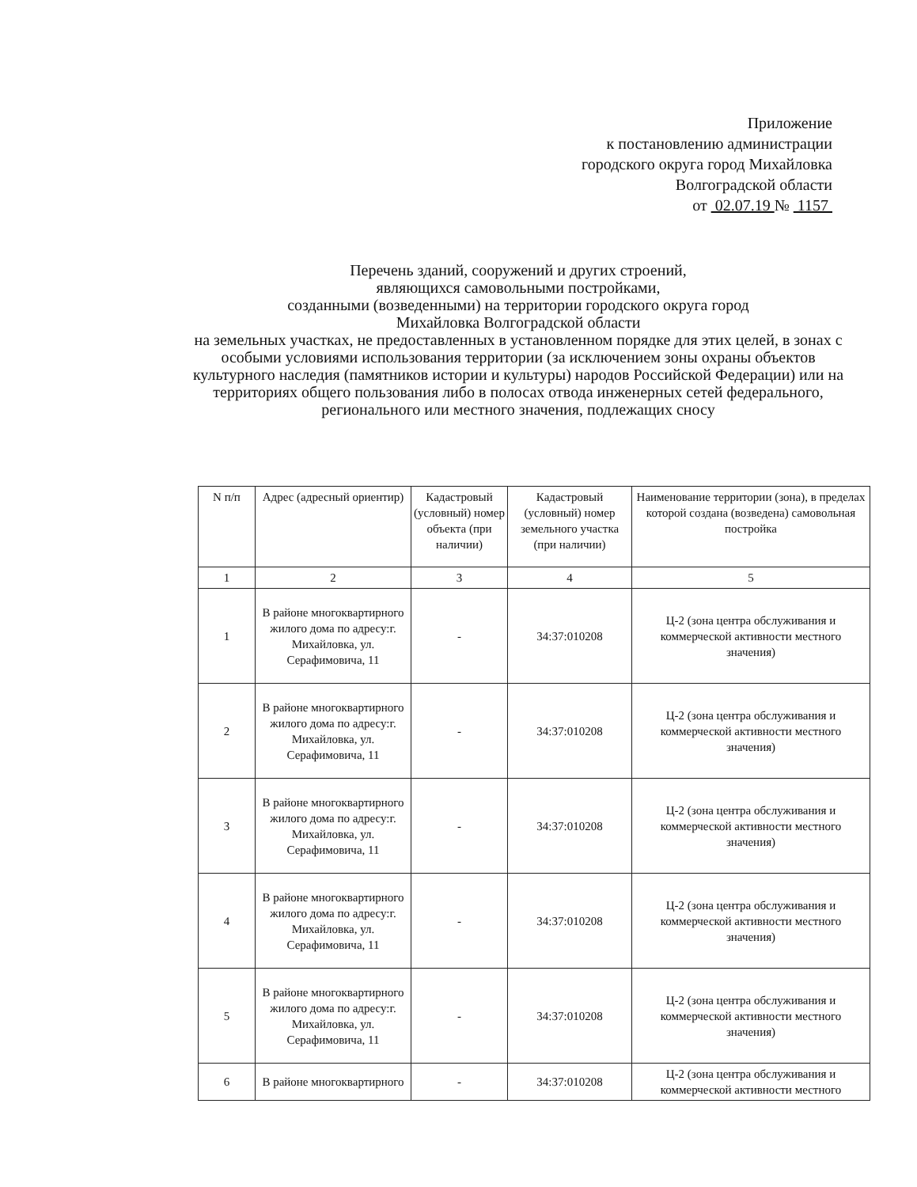Приложение
к постановлению администрации
городского округа город Михайловка
Волгоградской области
от 02.07.19 № 1157
Перечень зданий, сооружений и других строений,
являющихся самовольными постройками,
созданными (возведенными) на территории городского округа город
Михайловка Волгоградской области
на земельных участках, не предоставленных в установленном порядке для этих целей, в зонах с особыми условиями использования территории (за исключением зоны охраны объектов культурного наследия (памятников истории и культуры) народов Российской Федерации) или на территориях общего пользования либо в полосах отвода инженерных сетей федерального, регионального или местного значения, подлежащих сносу
| N п/п | Адрес (адресный ориентир) | Кадастровый (условный) номер объекта (при наличии) | Кадастровый (условный) номер земельного участка (при наличии) | Наименование территории (зона), в пределах которой создана (возведена) самовольная постройка |
| --- | --- | --- | --- | --- |
| 1 | 2 | 3 | 4 | 5 |
| 1 | В районе многоквартирного жилого дома по адресу:г. Михайловка, ул. Серафимовича, 11 | - | 34:37:010208 | Ц-2 (зона центра обслуживания и коммерческой активности местного значения) |
| 2 | В районе многоквартирного жилого дома по адресу:г. Михайловка, ул. Серафимовича, 11 | - | 34:37:010208 | Ц-2 (зона центра обслуживания и коммерческой активности местного значения) |
| 3 | В районе многоквартирного жилого дома по адресу:г. Михайловка, ул. Серафимовича, 11 | - | 34:37:010208 | Ц-2 (зона центра обслуживания и коммерческой активности местного значения) |
| 4 | В районе многоквартирного жилого дома по адресу:г. Михайловка, ул. Серафимовича, 11 | - | 34:37:010208 | Ц-2 (зона центра обслуживания и коммерческой активности местного значения) |
| 5 | В районе многоквартирного жилого дома по адресу:г. Михайловка, ул. Серафимовича, 11 | - | 34:37:010208 | Ц-2 (зона центра обслуживания и коммерческой активности местного значения) |
| 6 | В районе многоквартирного | - | 34:37:010208 | Ц-2 (зона центра обслуживания и коммерческой активности местного |